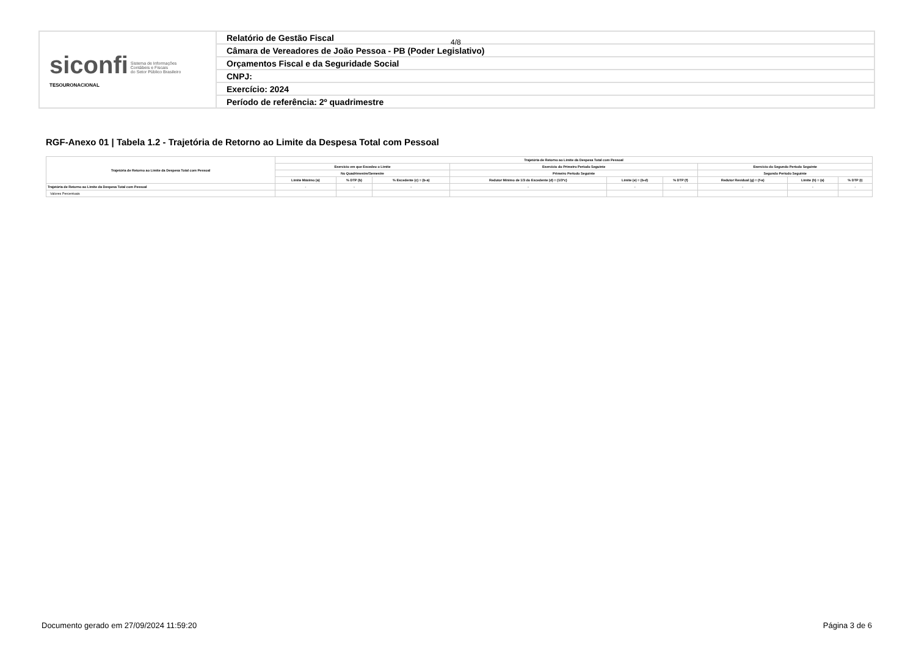| siconfi Sistema de Informações Contábeis e Fiscais do Setor Público Brasileiro TESOURONACIONAL | Relatório de Gestão Fiscal |
| | Câmara de Vereadores de João Pessoa - PB (Poder Legislativo) |
| | Orçamentos Fiscal e da Seguridade Social |
| | CNPJ: |
| | Exercício: 2024 |
| | Período de referência: 2º quadrimestre |
4/8
RGF-Anexo 01 | Tabela 1.2 - Trajetória de Retorno ao Limite da Despesa Total com Pessoal
| Trajetória de Retorno ao Limite da Despesa Total com Pessoal | Trajetória de Retorno ao Limite da Despesa Total com Pessoal | | | | | | | | |
| --- | --- | --- | --- | --- | --- | --- | --- | --- | --- |
| | Exercício em que Excedeu o Limite | | | Exercício do Primeiro Período Seguinte | | | Exercício do Segundo Período Seguinte | | |
| | No Quadrimestre/Semestre | | | Primeiro Período Seguinte | | | Segundo Período Seguinte | | |
| | Limite Máximo (a) | % DTP (b) | % Excedente (c) = (b-a) | Redutor Mínimo de 1/3 do Excedente (d) = (1/3*c) | Limite (e) = (b-d) | % DTP (f) | Redutor Residual (g) = (f-a) | Limite (h) = (a) | % DTP (i) |
| Trajetória de Retorno ao Limite da Despesa Total com Pessoal | - | - | - | - | - | - | - | - | - |
| Valores Percentuais | | | | | | | | | |
Documento gerado em 27/09/2024 11:59:20
Página 3 de 6